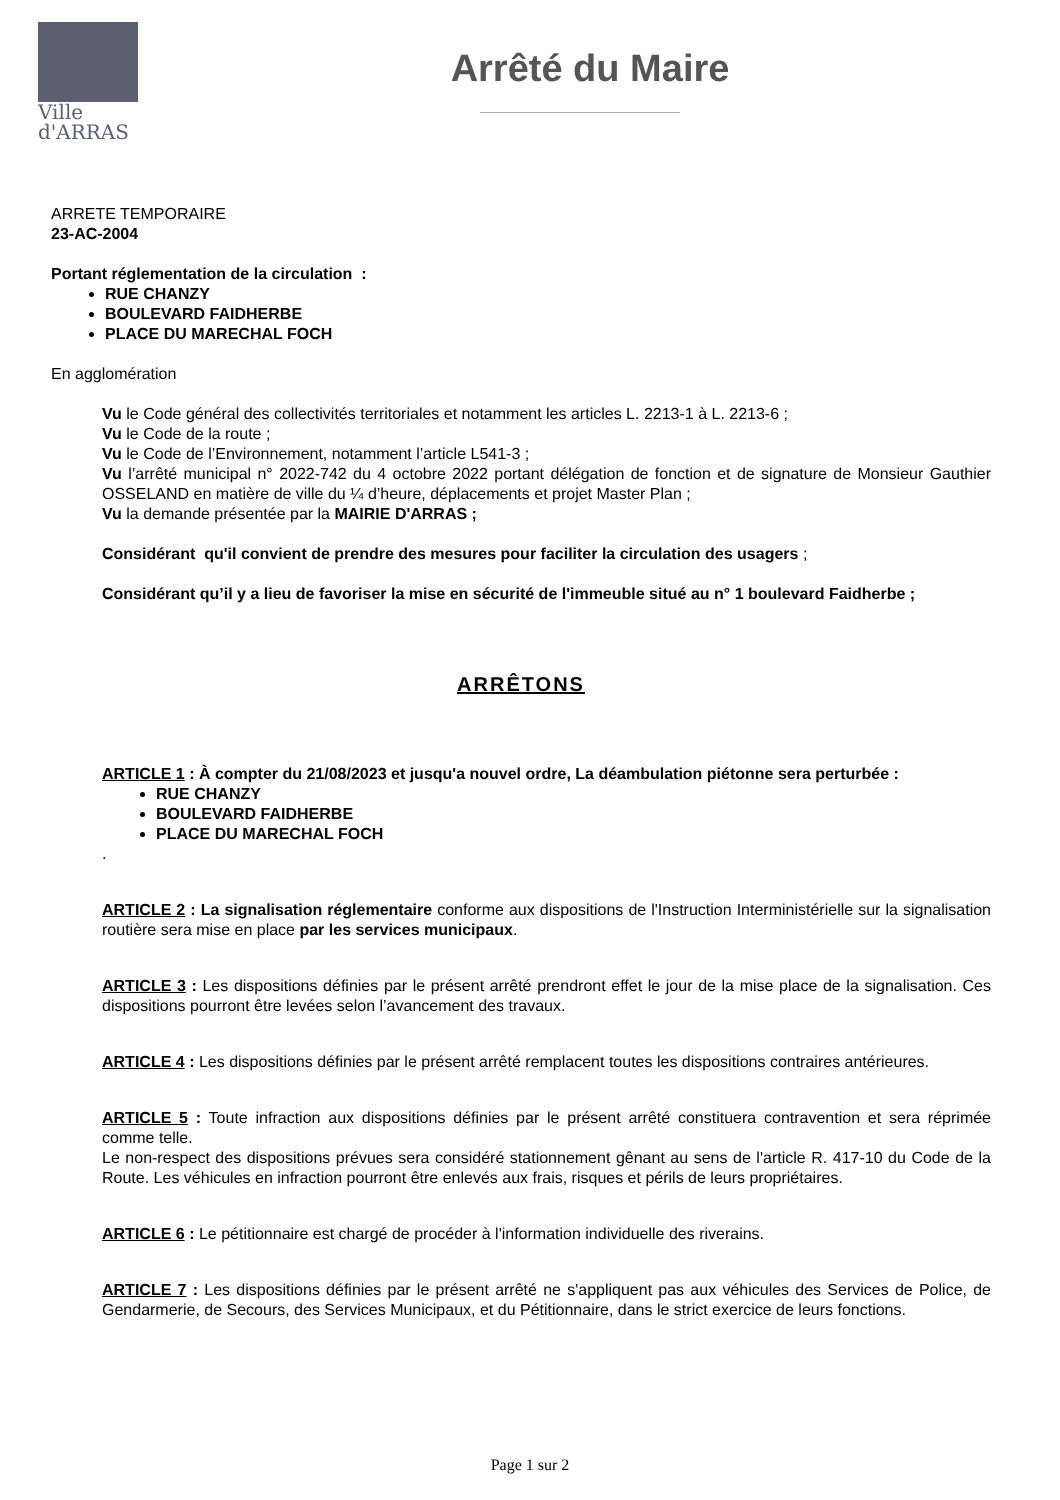Ville
d'ARRAS
Arrêté du Maire
ARRETE TEMPORAIRE
23-AC-2004
Portant réglementation de la circulation :
RUE CHANZY
BOULEVARD FAIDHERBE
PLACE DU MARECHAL FOCH
En agglomération
Vu le Code général des collectivités territoriales et notamment les articles L. 2213-1 à L. 2213-6 ;
Vu le Code de la route ;
Vu le Code de l’Environnement, notamment l’article L541-3 ;
Vu l’arrêté municipal n° 2022-742 du 4 octobre 2022 portant délégation de fonction et de signature de Monsieur Gauthier OSSELAND en matière de ville du ¼ d’heure, déplacements et projet Master Plan ;
Vu la demande présentée par la MAIRIE D'ARRAS ;
Considérant qu'il convient de prendre des mesures pour faciliter la circulation des usagers ;
Considérant qu’il y a lieu de favoriser la mise en sécurité de l'immeuble situé au n° 1 boulevard Faidherbe ;
ARRÊTONS
ARTICLE 1 : À compter du 21/08/2023 et jusqu'a nouvel ordre, La déambulation piétonne sera perturbée :
RUE CHANZY
BOULEVARD FAIDHERBE
PLACE DU MARECHAL FOCH
.
ARTICLE 2 : La signalisation réglementaire conforme aux dispositions de l'Instruction Interministérielle sur la signalisation routière sera mise en place par les services municipaux.
ARTICLE 3 : Les dispositions définies par le présent arrêté prendront effet le jour de la mise place de la signalisation. Ces dispositions pourront être levées selon l’avancement des travaux.
ARTICLE 4 : Les dispositions définies par le présent arrêté remplacent toutes les dispositions contraires antérieures.
ARTICLE 5 : Toute infraction aux dispositions définies par le présent arrêté constituera contravention et sera réprimée comme telle.
Le non-respect des dispositions prévues sera considéré stationnement gênant au sens de l'article R. 417-10 du Code de la Route. Les véhicules en infraction pourront être enlevés aux frais, risques et périls de leurs propriétaires.
ARTICLE 6 : Le pétitionnaire est chargé de procéder à l'information individuelle des riverains.
ARTICLE 7 : Les dispositions définies par le présent arrêté ne s'appliquent pas aux véhicules des Services de Police, de Gendarmerie, de Secours, des Services Municipaux, et du Pétitionnaire, dans le strict exercice de leurs fonctions.
Page 1 sur 2